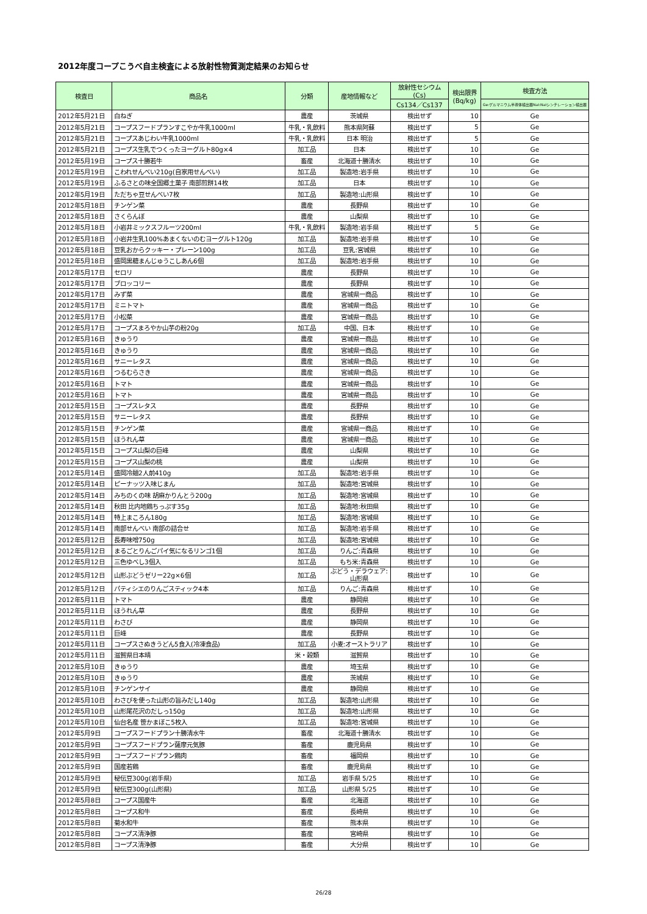2012年度コープこうべ自主検査による放射性物質測定結果のお知らせ
| 検査日 | 商品名 | 分類 | 産地情報など | 放射性セシウム (Cs) | 検出限界 (Bq/kg) | 検査方法 |
| --- | --- | --- | --- | --- | --- | --- |
| | | | | Cs134／Cs137 | | Ge:ゲルマニウム半導体検出器NaI:NaIシンチレーション検出器 |
| 2012年5月21日 | 白ねぎ | 農産 | 茨城県 | 検出せず | 10 | Ge |
| 2012年5月21日 | コープスフードプランすこやか牛乳1000ml | 牛乳・乳飲料 | 熊本県阿蘇 | 検出せず | 5 | Ge |
| 2012年5月21日 | コープスあじわい牛乳1000ml | 牛乳・乳飲料 | 日本 明治 | 検出せず | 5 | Ge |
| 2012年5月21日 | コープス生乳でつくったヨーグルト80g×4 | 加工品 | 日本 | 検出せず | 10 | Ge |
| 2012年5月19日 | コープス十勝若牛 | 畜産 | 北海道十勝清水 | 検出せず | 10 | Ge |
| 2012年5月19日 | こわれせんべい210g(自家用せんべい) | 加工品 | 製造地:岩手県 | 検出せず | 10 | Ge |
| 2012年5月19日 | ふるさとの味全国郷土菓子 南部煎餅14枚 | 加工品 | 日本 | 検出せず | 10 | Ge |
| 2012年5月19日 | ただちゃ豆せんべい7枚 | 加工品 | 製造地:山形県 | 検出せず | 10 | Ge |
| 2012年5月18日 | チンゲン菜 | 農産 | 長野県 | 検出せず | 10 | Ge |
| 2012年5月18日 | さくらんぼ | 農産 | 山梨県 | 検出せず | 10 | Ge |
| 2012年5月18日 | 小岩井ミックスフルーツ200ml | 牛乳・乳飲料 | 製造地:岩手県 | 検出せず | 5 | Ge |
| 2012年5月18日 | 小岩井生乳100%あまくないのむヨーグルト120g | 加工品 | 製造地:岩手県 | 検出せず | 10 | Ge |
| 2012年5月18日 | 豆乳おからクッキー・プレーン100g | 加工品 | 豆乳:宮城県 | 検出せず | 10 | Ge |
| 2012年5月18日 | 盛岡黒糖まんじゅうこしあん6個 | 加工品 | 製造地:岩手県 | 検出せず | 10 | Ge |
| 2012年5月17日 | セロリ | 農産 | 長野県 | 検出せず | 10 | Ge |
| 2012年5月17日 | ブロッコリー | 農産 | 長野県 | 検出せず | 10 | Ge |
| 2012年5月17日 | みず菜 | 農産 | 宮城県一商品 | 検出せず | 10 | Ge |
| 2012年5月17日 | ミニトマト | 農産 | 宮城県一商品 | 検出せず | 10 | Ge |
| 2012年5月17日 | 小松菜 | 農産 | 宮城県一商品 | 検出せず | 10 | Ge |
| 2012年5月17日 | コープスまろやか山芋の粉20g | 加工品 | 中国、日本 | 検出せず | 10 | Ge |
| 2012年5月16日 | きゅうり | 農産 | 宮城県一商品 | 検出せず | 10 | Ge |
| 2012年5月16日 | きゅうり | 農産 | 宮城県一商品 | 検出せず | 10 | Ge |
| 2012年5月16日 | サニーレタス | 農産 | 宮城県一商品 | 検出せず | 10 | Ge |
| 2012年5月16日 | つるむらさき | 農産 | 宮城県一商品 | 検出せず | 10 | Ge |
| 2012年5月16日 | トマト | 農産 | 宮城県一商品 | 検出せず | 10 | Ge |
| 2012年5月16日 | トマト | 農産 | 宮城県一商品 | 検出せず | 10 | Ge |
| 2012年5月15日 | コープスレタス | 農産 | 長野県 | 検出せず | 10 | Ge |
| 2012年5月15日 | サニーレタス | 農産 | 長野県 | 検出せず | 10 | Ge |
| 2012年5月15日 | チンゲン菜 | 農産 | 宮城県一商品 | 検出せず | 10 | Ge |
| 2012年5月15日 | ほうれん草 | 農産 | 宮城県一商品 | 検出せず | 10 | Ge |
| 2012年5月15日 | コープス山梨の巨峰 | 農産 | 山梨県 | 検出せず | 10 | Ge |
| 2012年5月15日 | コープス山梨の桃 | 農産 | 山梨県 | 検出せず | 10 | Ge |
| 2012年5月14日 | 盛岡冷麺2人前410g | 加工品 | 製造地:岩手県 | 検出せず | 10 | Ge |
| 2012年5月14日 | ピーナッツ入味じまん | 加工品 | 製造地:宮城県 | 検出せず | 10 | Ge |
| 2012年5月14日 | みちのくの味 胡麻かりんとう200g | 加工品 | 製造地:宮城県 | 検出せず | 10 | Ge |
| 2012年5月14日 | 秋田 比内地鶏ちっぷす35g | 加工品 | 製造地:秋田県 | 検出せず | 10 | Ge |
| 2012年5月14日 | 特上まころん180g | 加工品 | 製造地:宮城県 | 検出せず | 10 | Ge |
| 2012年5月14日 | 南部せんべい 南部の詰合せ | 加工品 | 製造地:岩手県 | 検出せず | 10 | Ge |
| 2012年5月12日 | 長寿味噌750g | 加工品 | 製造地:宮城県 | 検出せず | 10 | Ge |
| 2012年5月12日 | まるごとりんごパイ気になるリンゴ1個 | 加工品 | りんご:青森県 | 検出せず | 10 | Ge |
| 2012年5月12日 | 三色ゆべし3個入 | 加工品 | もち米:青森県 | 検出せず | 10 | Ge |
| 2012年5月12日 | 山形ぶどうゼリー22g×6個 | 加工品 | ぶどう・デラウェア:山形県 | 検出せず | 10 | Ge |
| 2012年5月12日 | パティシエのりんごスティック4本 | 加工品 | りんご:青森県 | 検出せず | 10 | Ge |
| 2012年5月11日 | トマト | 農産 | 静岡県 | 検出せず | 10 | Ge |
| 2012年5月11日 | ほうれん草 | 農産 | 長野県 | 検出せず | 10 | Ge |
| 2012年5月11日 | わさび | 農産 | 静岡県 | 検出せず | 10 | Ge |
| 2012年5月11日 | 巨峰 | 農産 | 長野県 | 検出せず | 10 | Ge |
| 2012年5月11日 | コープスさぬきうどん5食入(冷凍食品) | 加工品 | 小麦:オーストラリア | 検出せず | 10 | Ge |
| 2012年5月11日 | 滋賀県日本晴 | 米・穀類 | 滋賀県 | 検出せず | 10 | Ge |
| 2012年5月10日 | きゅうり | 農産 | 埼玉県 | 検出せず | 10 | Ge |
| 2012年5月10日 | きゅうり | 農産 | 茨城県 | 検出せず | 10 | Ge |
| 2012年5月10日 | チンゲンサイ | 農産 | 静岡県 | 検出せず | 10 | Ge |
| 2012年5月10日 | わさびを使った山形の旨みだし140g | 加工品 | 製造地:山形県 | 検出せず | 10 | Ge |
| 2012年5月10日 | 山形尾花沢のだしっ150g | 加工品 | 製造地:山形県 | 検出せず | 10 | Ge |
| 2012年5月10日 | 仙台名産 笹かまぼこ5枚入 | 加工品 | 製造地:宮城県 | 検出せず | 10 | Ge |
| 2012年5月9日 | コープスフードプラン十勝清水牛 | 畜産 | 北海道十勝清水 | 検出せず | 10 | Ge |
| 2012年5月9日 | コープスフードプラン薩摩元気豚 | 畜産 | 鹿児島県 | 検出せず | 10 | Ge |
| 2012年5月9日 | コープスフードプラン鶏肉 | 畜産 | 福岡県 | 検出せず | 10 | Ge |
| 2012年5月9日 | 国産若鶏 | 畜産 | 鹿児島県 | 検出せず | 10 | Ge |
| 2012年5月9日 | 秘伝豆300g(岩手県) | 加工品 | 岩手県 5/25 | 検出せず | 10 | Ge |
| 2012年5月9日 | 秘伝豆300g(山形県) | 加工品 | 山形県 5/25 | 検出せず | 10 | Ge |
| 2012年5月8日 | コープス国産牛 | 畜産 | 北海道 | 検出せず | 10 | Ge |
| 2012年5月8日 | コープス和牛 | 畜産 | 長崎県 | 検出せず | 10 | Ge |
| 2012年5月8日 | 菊水和牛 | 畜産 | 熊本県 | 検出せず | 10 | Ge |
| 2012年5月8日 | コープス清浄豚 | 畜産 | 宮崎県 | 検出せず | 10 | Ge |
| 2012年5月8日 | コープス清浄豚 | 畜産 | 大分県 | 検出せず | 10 | Ge |
26/28